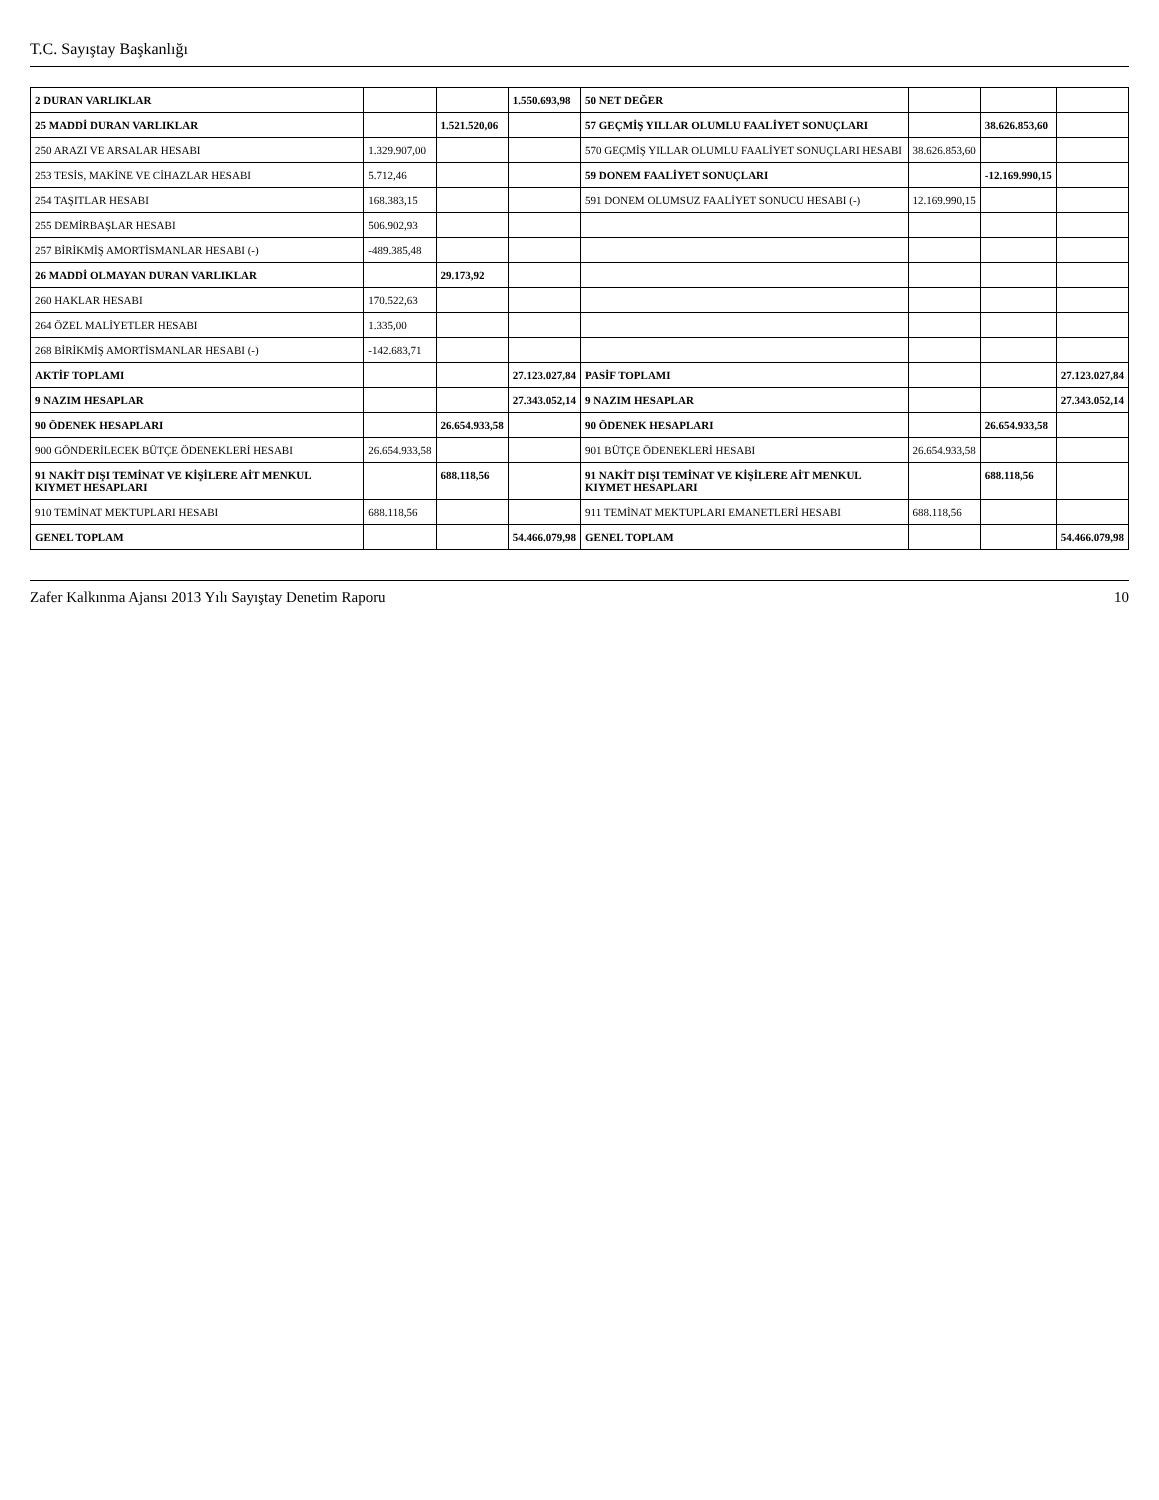T.C. Sayıştay Başkanlığı
| 2 DURAN VARLIKLAR | | | 1.550.693,98 | 50 NET DEĞER | | | |
| 25 MADDİ DURAN VARLIKLAR | | 1.521.520,06 | | 57 GEÇMİŞ YILLAR OLUMLU FAALİYET SONUÇLARI | | 38.626.853,60 | |
| 250 ARAZI VE ARSALAR HESABI | 1.329.907,00 | | | 570 GEÇMİŞ YILLAR OLUMLU FAALİYET SONUÇLARI HESABI | 38.626.853,60 | | |
| 253 TESİS, MAKİNE VE CİHAZLAR HESABI | 5.712,46 | | | 59 DONEM FAALİYET SONUÇLARI | | -12.169.990,15 | |
| 254 TAŞITLAR HESABI | 168.383,15 | | | 591 DONEM OLUMSUZ FAALİYET SONUCU HESABI (-) | 12.169.990,15 | | |
| 255 DEMİRBAŞLAR HESABI | 506.902,93 | | | | | | |
| 257 BİRİKMİŞ AMORTİSMANLAR HESABI (-) | -489.385,48 | | | | | | |
| 26 MADDİ OLMAYAN DURAN VARLIKLAR | | 29.173,92 | | | | | |
| 260 HAKLAR HESABI | 170.522,63 | | | | | | |
| 264 ÖZEL MALİYETLER HESABI | 1.335,00 | | | | | | |
| 268 BİRİKMİŞ AMORTİSMANLAR HESABI (-) | -142.683,71 | | | | | | |
| AKTİF TOPLAMI | | | 27.123.027,84 | PASİF TOPLAMI | | | 27.123.027,84 |
| 9 NAZIM HESAPLAR | | | 27.343.052,14 | 9 NAZIM HESAPLAR | | | 27.343.052,14 |
| 90 ÖDENEK HESAPLARI | | 26.654.933,58 | | 90 ÖDENEK HESAPLARI | | 26.654.933,58 | |
| 900 GÖNDERİLECEK BÜTÇE ÖDENEKLERİ HESABI | 26.654.933,58 | | | 901 BÜTÇE ÖDENEKLERİ HESABI | 26.654.933,58 | | |
| 91 NAKİT DIŞI TEMİNAT VE KİŞİLERE AİT MENKUL KIYMET HESAPLARI | | 688.118,56 | | 91 NAKİT DIŞI TEMİNAT VE KİŞİLERE AİT MENKUL KIYMET HESAPLARI | | 688.118,56 | |
| 910 TEMİNAT MEKTUPLARI HESABI | 688.118,56 | | | 911 TEMİNAT MEKTUPLARI EMANETLERİ HESABI | 688.118,56 | | |
| GENEL TOPLAM | | | 54.466.079,98 | GENEL TOPLAM | | | 54.466.079,98 |
Zafer Kalkınma Ajansı 2013 Yılı Sayıştay Denetim Raporu 10